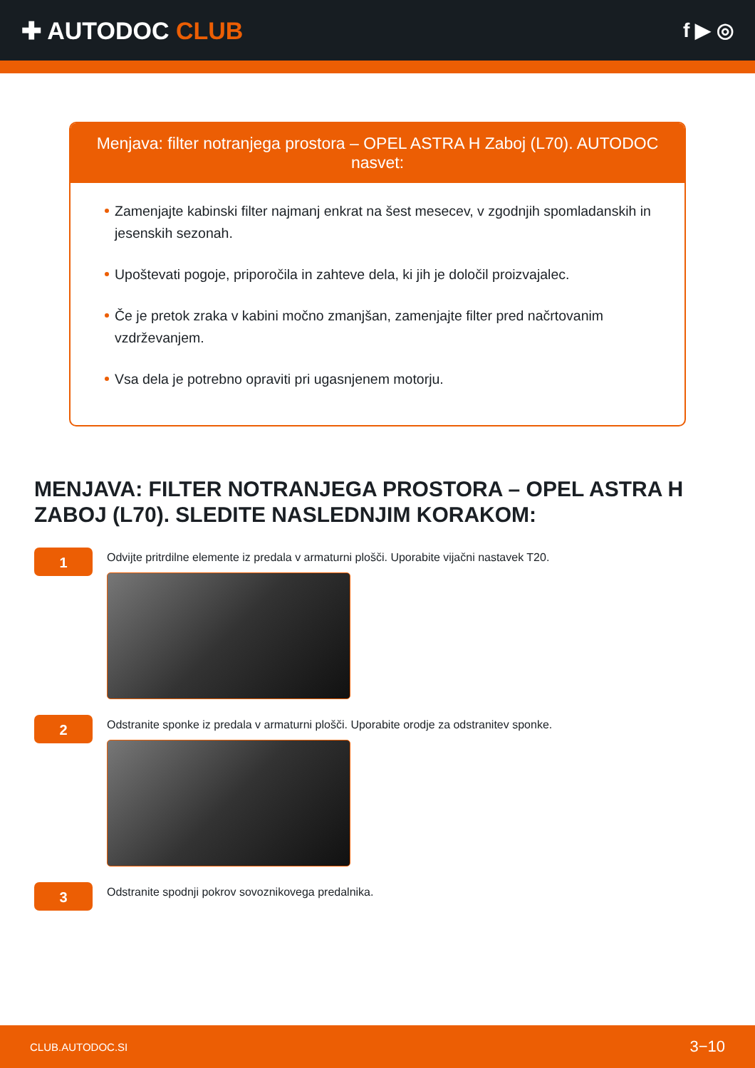✚ AUTODOC CLUB
f ▶ ◎
Menjava: filter notranjega prostora – OPEL ASTRA H Zaboj (L70). AUTODOC nasvet:
Zamenjajte kabinski filter najmanj enkrat na šest mesecev, v zgodnjih spomladanskih in jesenskih sezonah.
Upoštevati pogoje, priporočila in zahteve dela, ki jih je določil proizvajalec.
Če je pretok zraka v kabini močno zmanjšan, zamenjajte filter pred načrtovanim vzdrževanjem.
Vsa dela je potrebno opraviti pri ugasnjenem motorju.
MENJAVA: FILTER NOTRANJEGA PROSTORA – OPEL ASTRA H ZABOJ (L70). SLEDITE NASLEDNJIM KORAKOM:
1
Odvijte pritrdilne elemente iz predala v armaturni plošči. Uporabite vijačni nastavek T20.
2
Odstranite sponke iz predala v armaturni plošči. Uporabite orodje za odstranitev sponke.
3
Odstranite spodnji pokrov sovoznikovega predalnika.
CLUB.AUTODOC.SI 3−10